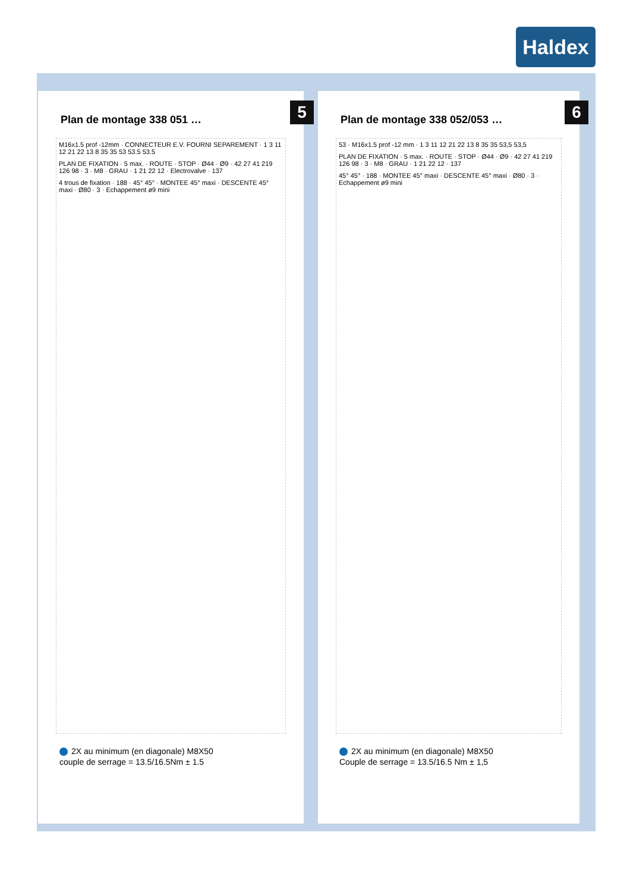Haldex
5
Plan de montage 338 051 …
M16x1.5 prof -12mm · CONNECTEUR E.V. FOURNI SEPAREMENT · 1 3 11 12 21 22 13 8 35 35 53 53.5 53.5
PLAN DE FIXATION · 5 max. · ROUTE · STOP · Ø44 · Ø9 · 42 27 41 219 126 98 · 3 · M8 · GRAU · 1 21 22 12 · Electrovalve · 137
4 trous de fixation · 188 · 45° 45° · MONTEE 45° maxi · DESCENTE 45° maxi · Ø80 · 3 · Echappement ø9 mini
2X au minimum (en diagonale) M8X50
couple de serrage = 13.5/16.5Nm ± 1.5
6
Plan de montage 338 052/053 …
53 · M16x1.5 prof -12 mm · 1 3 11 12 21 22 13 8 35 35 53,5 53,5
PLAN DE FIXATION · 5 max. · ROUTE · STOP · Ø44 · Ø9 · 42 27 41 219 126 98 · 3 · M8 · GRAU · 1 21 22 12 · 137
45° 45° · 188 · MONTEE 45° maxi · DESCENTE 45° maxi · Ø80 · 3 · Echappement ø9 mini
2X au minimum (en diagonale) M8X50
Couple de serrage = 13.5/16.5 Nm ± 1,5